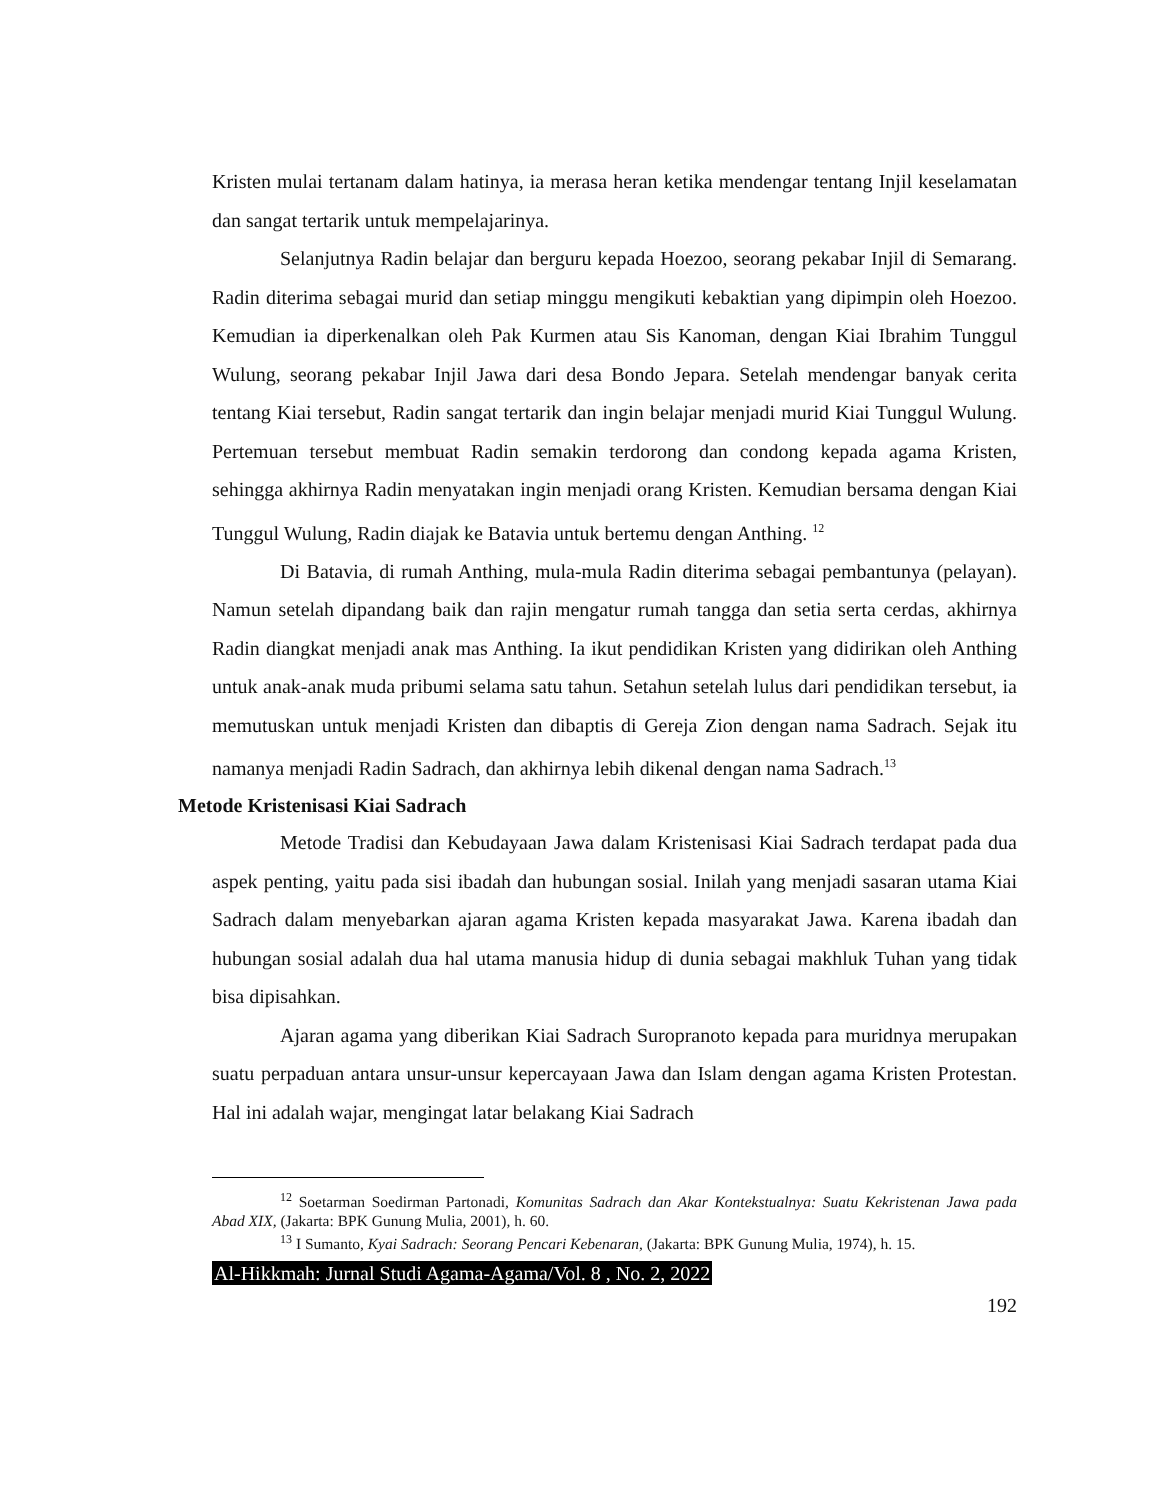Kristen mulai tertanam dalam hatinya, ia merasa heran ketika mendengar tentang Injil keselamatan dan sangat tertarik untuk mempelajarinya.
Selanjutnya Radin belajar dan berguru kepada Hoezoo, seorang pekabar Injil di Semarang. Radin diterima sebagai murid dan setiap minggu mengikuti kebaktian yang dipimpin oleh Hoezoo. Kemudian ia diperkenalkan oleh Pak Kurmen atau Sis Kanoman, dengan Kiai Ibrahim Tunggul Wulung, seorang pekabar Injil Jawa dari desa Bondo Jepara. Setelah mendengar banyak cerita tentang Kiai tersebut, Radin sangat tertarik dan ingin belajar menjadi murid Kiai Tunggul Wulung. Pertemuan tersebut membuat Radin semakin terdorong dan condong kepada agama Kristen, sehingga akhirnya Radin menyatakan ingin menjadi orang Kristen. Kemudian bersama dengan Kiai Tunggul Wulung, Radin diajak ke Batavia untuk bertemu dengan Anthing. <sup>12</sup>
Di Batavia, di rumah Anthing, mula-mula Radin diterima sebagai pembantunya (pelayan). Namun setelah dipandang baik dan rajin mengatur rumah tangga dan setia serta cerdas, akhirnya Radin diangkat menjadi anak mas Anthing. Ia ikut pendidikan Kristen yang didirikan oleh Anthing untuk anak-anak muda pribumi selama satu tahun. Setahun setelah lulus dari pendidikan tersebut, ia memutuskan untuk menjadi Kristen dan dibaptis di Gereja Zion dengan nama Sadrach. Sejak itu namanya menjadi Radin Sadrach, dan akhirnya lebih dikenal dengan nama Sadrach.<sup>13</sup>
Metode Kristenisasi Kiai Sadrach
Metode Tradisi dan Kebudayaan Jawa dalam Kristenisasi Kiai Sadrach terdapat pada dua aspek penting, yaitu pada sisi ibadah dan hubungan sosial. Inilah yang menjadi sasaran utama Kiai Sadrach dalam menyebarkan ajaran agama Kristen kepada masyarakat Jawa. Karena ibadah dan hubungan sosial adalah dua hal utama manusia hidup di dunia sebagai makhluk Tuhan yang tidak bisa dipisahkan.
Ajaran agama yang diberikan Kiai Sadrach Suropranoto kepada para muridnya merupakan suatu perpaduan antara unsur-unsur kepercayaan Jawa dan Islam dengan agama Kristen Protestan. Hal ini adalah wajar, mengingat latar belakang Kiai Sadrach
<sup>12</sup> Soetarman Soedirman Partonadi, Komunitas Sadrach dan Akar Kontekstualnya: Suatu Kekristenan Jawa pada Abad XIX, (Jakarta: BPK Gunung Mulia, 2001), h. 60.
<sup>13</sup> I Sumanto, Kyai Sadrach: Seorang Pencari Kebenaran, (Jakarta: BPK Gunung Mulia, 1974), h. 15.
Al-Hikkmah: Jurnal Studi Agama-Agama/Vol. 8 , No. 2, 2022
192